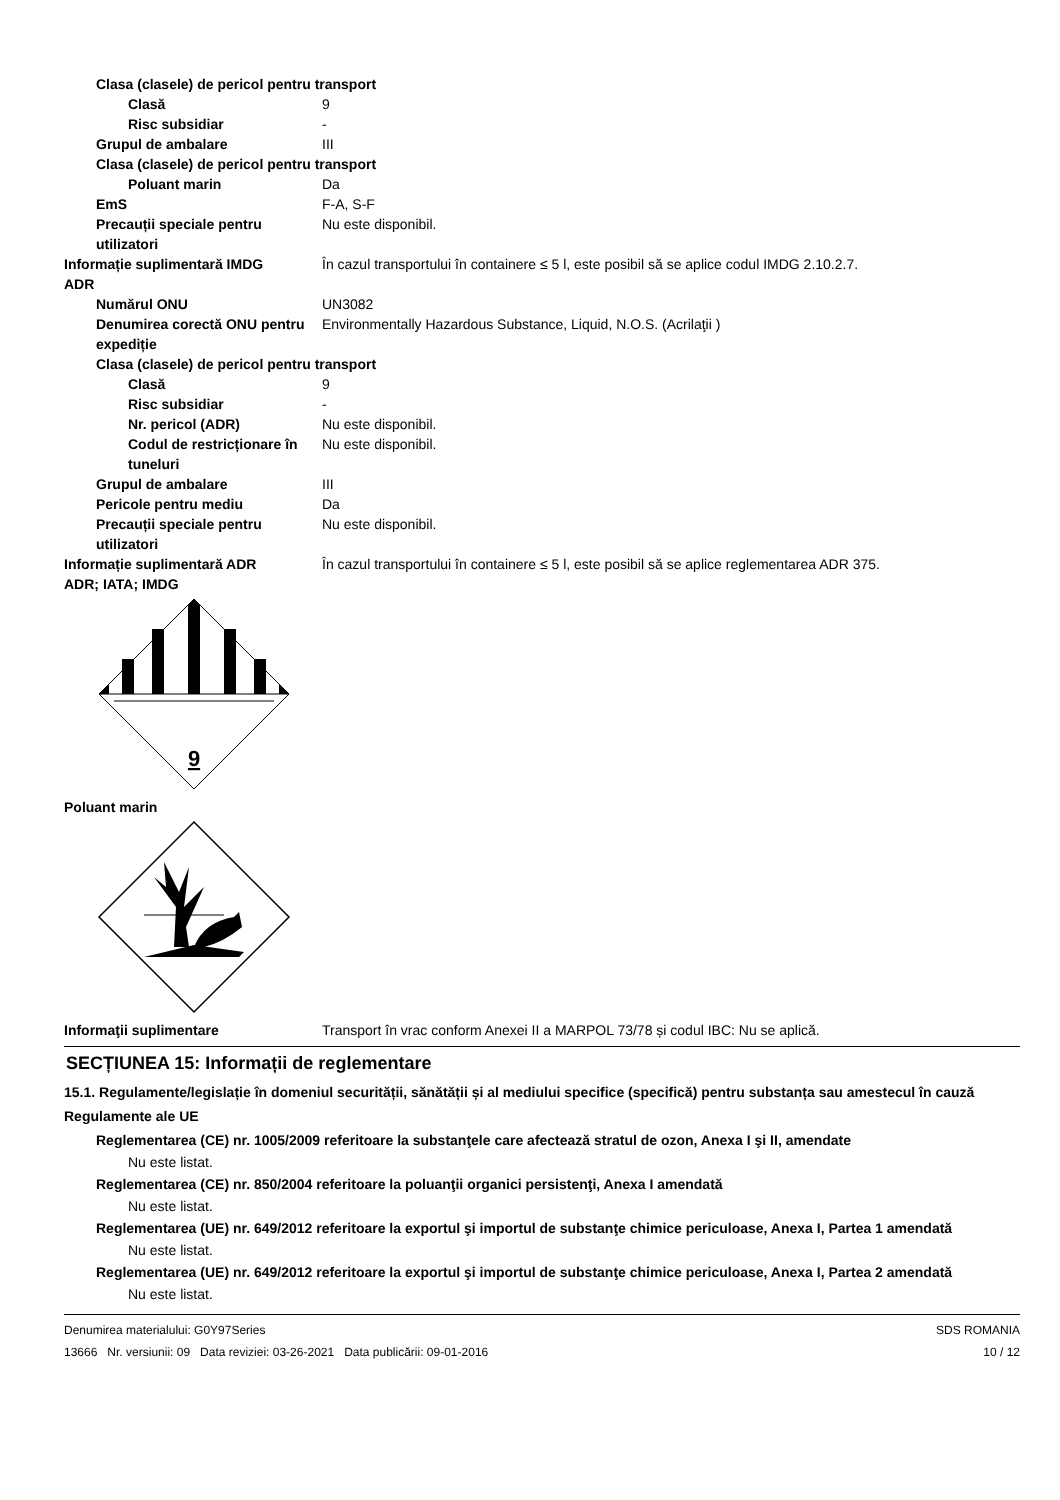Clasa (clasele) de pericol pentru transport
Clasă 9
Risc subsidiar -
Grupul de ambalare III
Clasa (clasele) de pericol pentru transport
Poluant marin Da
EmS F-A, S-F
Precauții speciale pentru utilizatori
Nu este disponibil.
Informație suplimentară IMDG În cazul transportului în containere ≤ 5 l, este posibil să se aplice codul IMDG 2.10.2.7.
ADR
Numărul ONU UN3082
Denumirea corectă ONU pentru expediție
Environmentally Hazardous Substance, Liquid, N.O.S. (Acrilaţii )
Clasa (clasele) de pericol pentru transport
Clasă 9
Risc subsidiar -
Nr. pericol (ADR) Nu este disponibil.
Codul de restricționare în tuneluri
Nu este disponibil.
Grupul de ambalare III
Pericole pentru mediu Da
Precauții speciale pentru utilizatori
Nu este disponibil.
Informație suplimentară ADR În cazul transportului în containere ≤ 5 l, este posibil să se aplice reglementarea ADR 375.
ADR; IATA; IMDG
9
Poluant marin
Informaţii suplimentare Transport în vrac conform Anexei II a MARPOL 73/78 și codul IBC: Nu se aplică.
SECȚIUNEA 15: Informații de reglementare
15.1. Regulamente/legislație în domeniul securității, sănătății și al mediului specifice (specifică) pentru substanța sau amestecul în cauză
Regulamente ale UE
Reglementarea (CE) nr. 1005/2009 referitoare la substanţele care afectează stratul de ozon, Anexa I şi II, amendate
Nu este listat.
Reglementarea (CE) nr. 850/2004 referitoare la poluanţii organici persistenţi, Anexa I amendată
Nu este listat.
Reglementarea (UE) nr. 649/2012 referitoare la exportul şi importul de substanţe chimice periculoase, Anexa I, Partea 1 amendată
Nu este listat.
Reglementarea (UE) nr. 649/2012 referitoare la exportul şi importul de substanţe chimice periculoase, Anexa I, Partea 2 amendată
Nu este listat.
Denumirea materialului: G0Y97Series
13666 Nr. versiunii: 09 Data reviziei: 03-26-2021 Data publicării: 09-01-2016
SDS ROMANIA
10 / 12